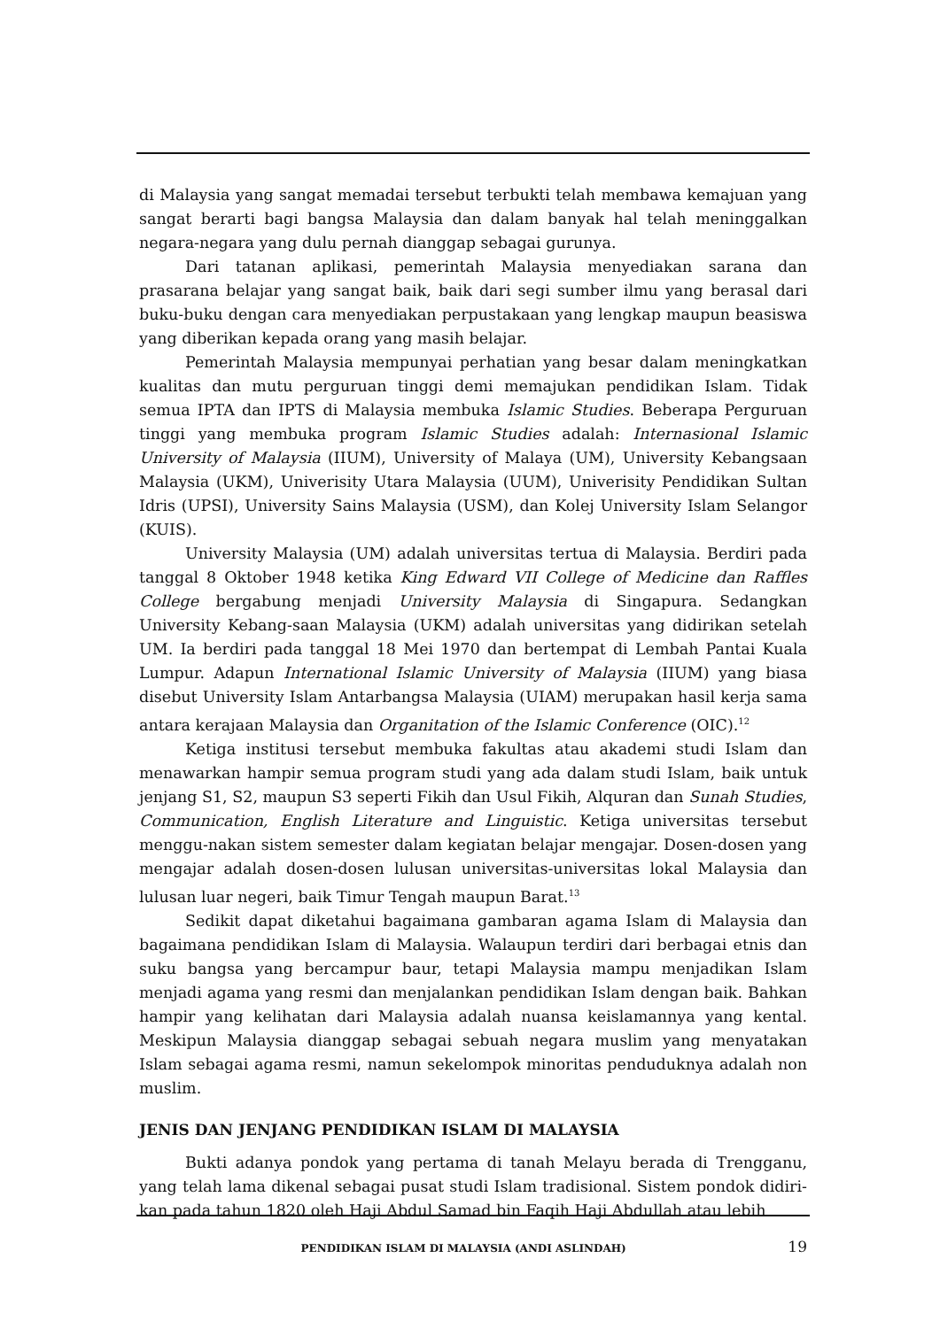di Malaysia yang sangat memadai tersebut terbukti telah membawa kemajuan yang sangat berarti bagi bangsa Malaysia dan dalam banyak hal telah meninggalkan negara-negara yang dulu pernah dianggap sebagai gurunya.
Dari tatanan aplikasi, pemerintah Malaysia menyediakan sarana dan prasarana belajar yang sangat baik, baik dari segi sumber ilmu yang berasal dari buku-buku dengan cara menyediakan perpustakaan yang lengkap maupun beasiswa yang diberikan kepada orang yang masih belajar.
Pemerintah Malaysia mempunyai perhatian yang besar dalam meningkatkan kualitas dan mutu perguruan tinggi demi memajukan pendidikan Islam. Tidak semua IPTA dan IPTS di Malaysia membuka Islamic Studies. Beberapa Perguruan tinggi yang membuka program Islamic Studies adalah: Internasional Islamic University of Malaysia (IIUM), University of Malaya (UM), University Kebangsaan Malaysia (UKM), Univerisity Utara Malaysia (UUM), Univerisity Pendidikan Sultan Idris (UPSI), University Sains Malaysia (USM), dan Kolej University Islam Selangor (KUIS).
University Malaysia (UM) adalah universitas tertua di Malaysia. Berdiri pada tanggal 8 Oktober 1948 ketika King Edward VII College of Medicine dan Raffles College bergabung menjadi University Malaysia di Singapura. Sedangkan University Kebang-saan Malaysia (UKM) adalah universitas yang didirikan setelah UM. Ia berdiri pada tanggal 18 Mei 1970 dan bertempat di Lembah Pantai Kuala Lumpur. Adapun International Islamic University of Malaysia (IIUM) yang biasa disebut University Islam Antarbangsa Malaysia (UIAM) merupakan hasil kerja sama antara kerajaan Malaysia dan Organitation of the Islamic Conference (OIC).<sup>12</sup>
Ketiga institusi tersebut membuka fakultas atau akademi studi Islam dan menawarkan hampir semua program studi yang ada dalam studi Islam, baik untuk jenjang S1, S2, maupun S3 seperti Fikih dan Usul Fikih, Alquran dan Sunah Studies, Communication, English Literature and Linguistic. Ketiga universitas tersebut menggu-nakan sistem semester dalam kegiatan belajar mengajar. Dosen-dosen yang mengajar adalah dosen-dosen lulusan universitas-universitas lokal Malaysia dan lulusan luar negeri, baik Timur Tengah maupun Barat.<sup>13</sup>
Sedikit dapat diketahui bagaimana gambaran agama Islam di Malaysia dan bagaimana pendidikan Islam di Malaysia. Walaupun terdiri dari berbagai etnis dan suku bangsa yang bercampur baur, tetapi Malaysia mampu menjadikan Islam menjadi agama yang resmi dan menjalankan pendidikan Islam dengan baik. Bahkan hampir yang kelihatan dari Malaysia adalah nuansa keislamannya yang kental. Meskipun Malaysia dianggap sebagai sebuah negara muslim yang menyatakan Islam sebagai agama resmi, namun sekelompok minoritas penduduknya adalah non muslim.
JENIS DAN JENJANG PENDIDIKAN ISLAM DI MALAYSIA
Bukti adanya pondok yang pertama di tanah Melayu berada di Trengganu, yang telah lama dikenal sebagai pusat studi Islam tradisional. Sistem pondok didiri-kan pada tahun 1820 oleh Haji Abdul Samad bin Faqih Haji Abdullah atau lebih
PENDIDIKAN ISLAM DI MALAYSIA (ANDI ASLINDAH) 19